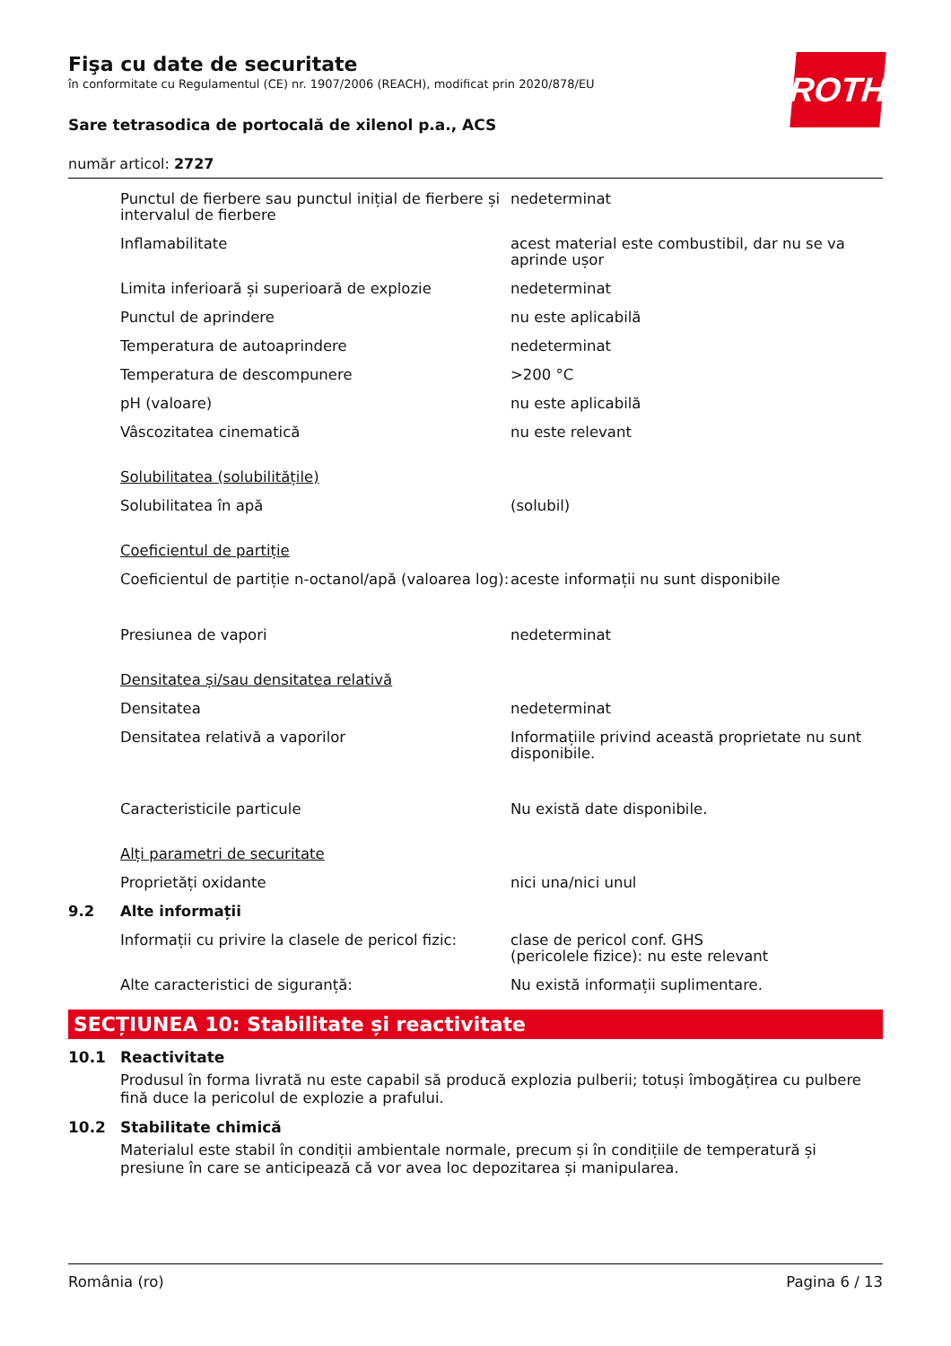Fişa cu date de securitate
în conformitate cu Regulamentul (CE) nr. 1907/2006 (REACH), modificat prin 2020/878/EU
ROTH
Sare tetrasodica de portocală de xilenol p.a., ACS
număr articol: 2727
| | Punctul de fierbere sau punctul inițial de fierbere și intervalul de fierbere | nedeterminat |
| | Inflamabilitate | acest material este combustibil, dar nu se va aprinde ușor |
| | Limita inferioară și superioară de explozie | nedeterminat |
| | Punctul de aprindere | nu este aplicabilă |
| | Temperatura de autoaprindere | nedeterminat |
| | Temperatura de descompunere | >200 °C |
| | pH (valoare) | nu este aplicabilă |
| | Vâscozitatea cinematică | nu este relevant |
| | Solubilitatea (solubilitățile) | |
| | Solubilitatea în apă | (solubil) |
| | Coeficientul de partiție | |
| | Coeficientul de partiție n-octanol/apă (valoarea log): | aceste informații nu sunt disponibile |
| | Presiunea de vapori | nedeterminat |
| | Densitatea și/sau densitatea relativă | |
| | Densitatea | nedeterminat |
| | Densitatea relativă a vaporilor | Informațiile privind această proprietate nu sunt disponibile. |
| | Caracteristicile particule | Nu există date disponibile. |
| | Alți parametri de securitate | |
| | Proprietăți oxidante | nici una/nici unul |
| 9.2 | Alte informații | |
| | Informații cu privire la clasele de pericol fizic: | clase de pericol conf. GHS (pericolele fizice): nu este relevant |
| | Alte caracteristici de siguranță: | Nu există informații suplimentare. |
SECȚIUNEA 10: Stabilitate și reactivitate
10.1 Reactivitate
Produsul în forma livrată nu este capabil să producă explozia pulberii; totuși îmbogățirea cu pulbere fină duce la pericolul de explozie a prafului.
10.2 Stabilitate chimică
Materialul este stabil în condiții ambientale normale, precum și în condițiile de temperatură și presiune în care se anticipează că vor avea loc depozitarea și manipularea.
România (ro) Pagina 6 / 13